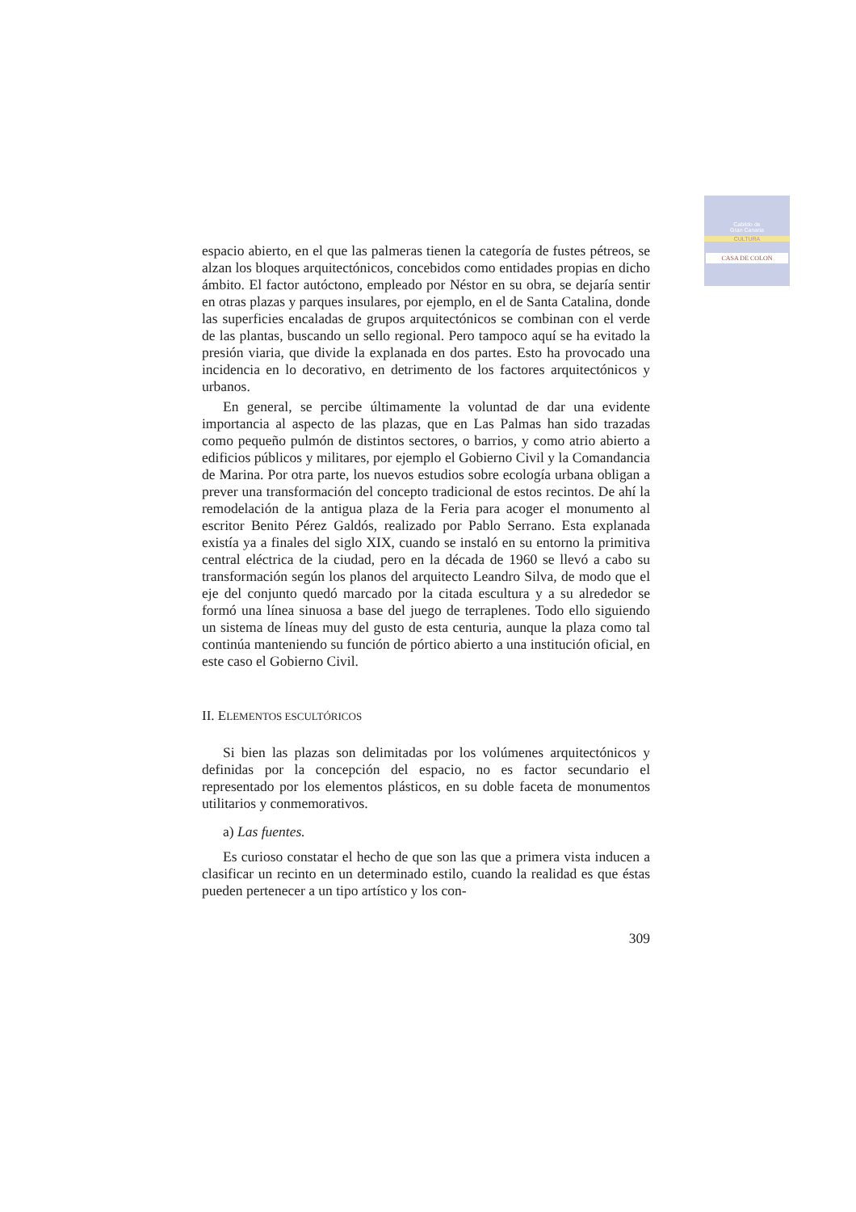Cabildo de
Gran Canaria
CULTURA
CASA DE COLON
espacio abierto, en el que las palmeras tienen la categoría de fustes pétreos, se alzan los bloques arquitectónicos, concebidos como entidades propias en dicho ámbito. El factor autóctono, empleado por Néstor en su obra, se dejaría sentir en otras plazas y parques insulares, por ejemplo, en el de Santa Catalina, donde las superficies encaladas de grupos arquitectónicos se combinan con el verde de las plantas, buscando un sello regional. Pero tampoco aquí se ha evitado la presión viaria, que divide la explanada en dos partes. Esto ha provocado una incidencia en lo decorativo, en detrimento de los factores arquitectónicos y urbanos.
En general, se percibe últimamente la voluntad de dar una evidente importancia al aspecto de las plazas, que en Las Palmas han sido trazadas como pequeño pulmón de distintos sectores, o barrios, y como atrio abierto a edificios públicos y militares, por ejemplo el Gobierno Civil y la Comandancia de Marina. Por otra parte, los nuevos estudios sobre ecología urbana obligan a prever una transformación del concepto tradicional de estos recintos. De ahí la remodelación de la antigua plaza de la Feria para acoger el monumento al escritor Benito Pérez Galdós, realizado por Pablo Serrano. Esta explanada existía ya a finales del siglo XIX, cuando se instaló en su entorno la primitiva central eléctrica de la ciudad, pero en la década de 1960 se llevó a cabo su transformación según los planos del arquitecto Leandro Silva, de modo que el eje del conjunto quedó marcado por la citada escultura y a su alrededor se formó una línea sinuosa a base del juego de terraplenes. Todo ello siguiendo un sistema de líneas muy del gusto de esta centuria, aunque la plaza como tal continúa manteniendo su función de pórtico abierto a una institución oficial, en este caso el Gobierno Civil.
II. ELEMENTOS ESCULTÓRICOS
Si bien las plazas son delimitadas por los volúmenes arquitectónicos y definidas por la concepción del espacio, no es factor secundario el representado por los elementos plásticos, en su doble faceta de monumentos utilitarios y conmemorativos.
a) Las fuentes.
Es curioso constatar el hecho de que son las que a primera vista inducen a clasificar un recinto en un determinado estilo, cuando la realidad es que éstas pueden pertenecer a un tipo artístico y los con-
309